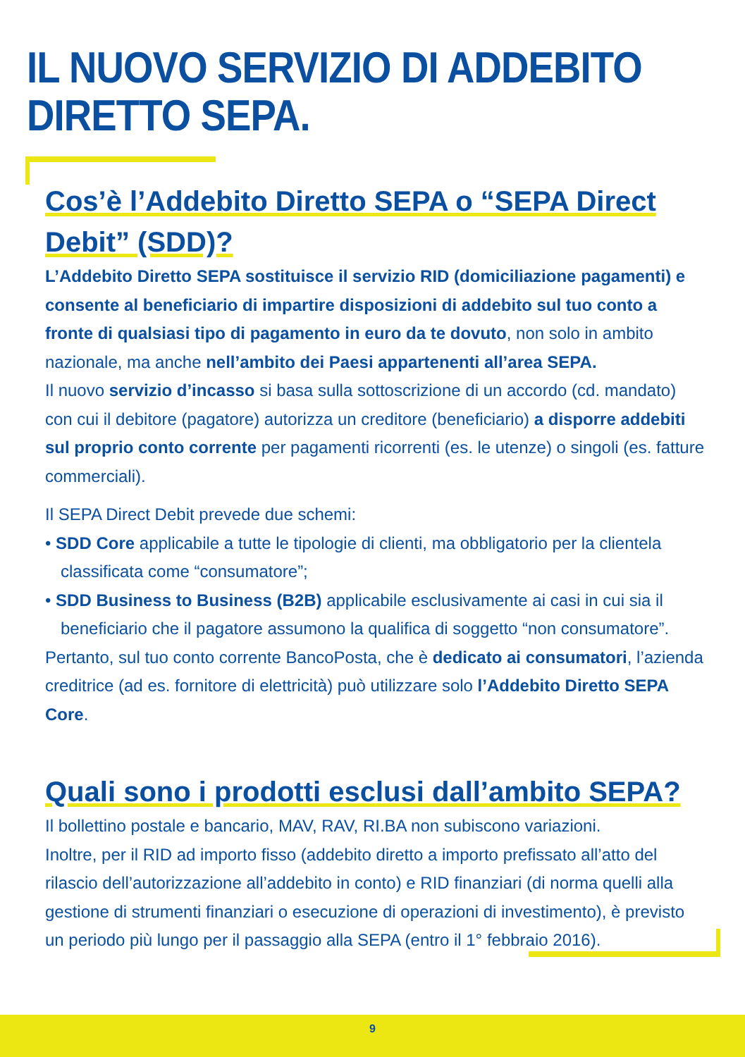IL NUOVO SERVIZIO DI ADDEBITO
DIRETTO SEPA.
Cos’è l’Addebito Diretto SEPA o “SEPA Direct Debit” (SDD)?
L’Addebito Diretto SEPA sostituisce il servizio RID (domiciliazione pagamenti) e consente al beneficiario di impartire disposizioni di addebito sul tuo conto a fronte di qualsiasi tipo di pagamento in euro da te dovuto, non solo in ambito nazionale, ma anche nell’ambito dei Paesi appartenenti all’area SEPA.
Il nuovo servizio d’incasso si basa sulla sottoscrizione di un accordo (cd. mandato) con cui il debitore (pagatore) autorizza un creditore (beneficiario) a disporre addebiti sul proprio conto corrente per pagamenti ricorrenti (es. le utenze) o singoli (es. fatture commerciali).
Il SEPA Direct Debit prevede due schemi:
• SDD Core applicabile a tutte le tipologie di clienti, ma obbligatorio per la clientela classificata come “consumatore”;
• SDD Business to Business (B2B) applicabile esclusivamente ai casi in cui sia il beneficiario che il pagatore assumono la qualifica di soggetto “non consumatore”.
Pertanto, sul tuo conto corrente BancoPosta, che è dedicato ai consumatori, l’azienda creditrice (ad es. fornitore di elettricità) può utilizzare solo l’Addebito Diretto SEPA Core.
Quali sono i prodotti esclusi dall’ambito SEPA?
Il bollettino postale e bancario, MAV, RAV, RI.BA non subiscono variazioni.
Inoltre, per il RID ad importo fisso (addebito diretto a importo prefissato all’atto del rilascio dell’autorizzazione all’addebito in conto) e RID finanziari (di norma quelli alla gestione di strumenti finanziari o esecuzione di operazioni di investimento), è previsto un periodo più lungo per il passaggio alla SEPA (entro il 1° febbraio 2016).
9